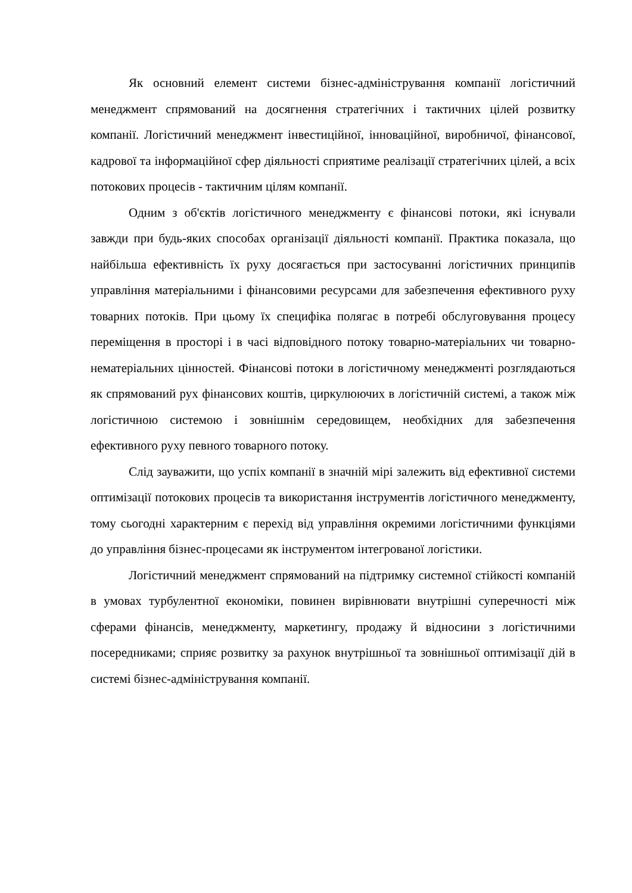Як основний елемент системи бізнес-адміністрування компанії логістичний менеджмент спрямований на досягнення стратегічних і тактичних цілей розвитку компанії. Логістичний менеджмент інвестиційної, інноваційної, виробничої, фінансової, кадрової та інформаційної сфер діяльності сприятиме реалізації стратегічних цілей, а всіх потокових процесів - тактичним цілям компанії.
Одним з об'єктів логістичного менеджменту є фінансові потоки, які існували завжди при будь-яких способах організації діяльності компанії. Практика показала, що найбільша ефективність їх руху досягається при застосуванні логістичних принципів управління матеріальними і фінансовими ресурсами для забезпечення ефективного руху товарних потоків. При цьому їх специфіка полягає в потребі обслуговування процесу переміщення в просторі і в часі відповідного потоку товарно-матеріальних чи товарно-нематеріальних цінностей. Фінансові потоки в логістичному менеджменті розглядаються як спрямований рух фінансових коштів, циркулюючих в логістичній системі, а також між логістичною системою і зовнішнім середовищем, необхідних для забезпечення ефективного руху певного товарного потоку.
Слід зауважити, що успіх компанії в значній мірі залежить від ефективної системи оптимізації потокових процесів та використання інструментів логістичного менеджменту, тому сьогодні характерним є перехід від управління окремими логістичними функціями до управління бізнес-процесами як інструментом інтегрованої логістики.
Логістичний менеджмент спрямований на підтримку системної стійкості компаній в умовах турбулентної економіки, повинен вирівнювати внутрішні суперечності між сферами фінансів, менеджменту, маркетингу, продажу й відносини з логістичними посередниками; сприяє розвитку за рахунок внутрішньої та зовнішньої оптимізації дій в системі бізнес-адміністрування компанії.